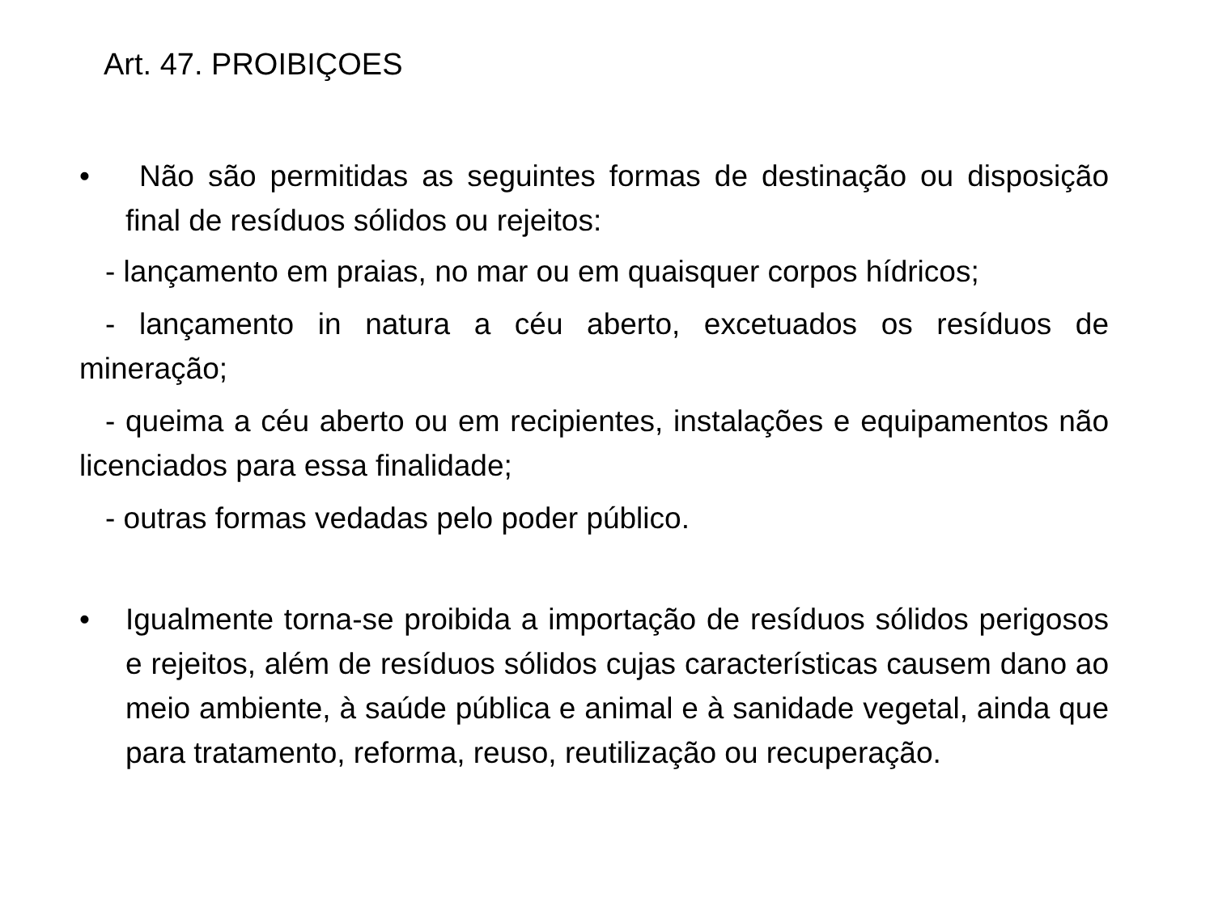Art. 47. PROIBIÇOES
• Não são permitidas as seguintes formas de destinação ou disposição final de resíduos sólidos ou rejeitos:
- lançamento em praias, no mar ou em quaisquer corpos hídricos;
- lançamento in natura a céu aberto, excetuados os resíduos de mineração;
- queima a céu aberto ou em recipientes, instalações e equipamentos não licenciados para essa finalidade;
- outras formas vedadas pelo poder público.
• Igualmente torna-se proibida a importação de resíduos sólidos perigosos e rejeitos, além de resíduos sólidos cujas características causem dano ao meio ambiente, à saúde pública e animal e à sanidade vegetal, ainda que para tratamento, reforma, reuso, reutilização ou recuperação.